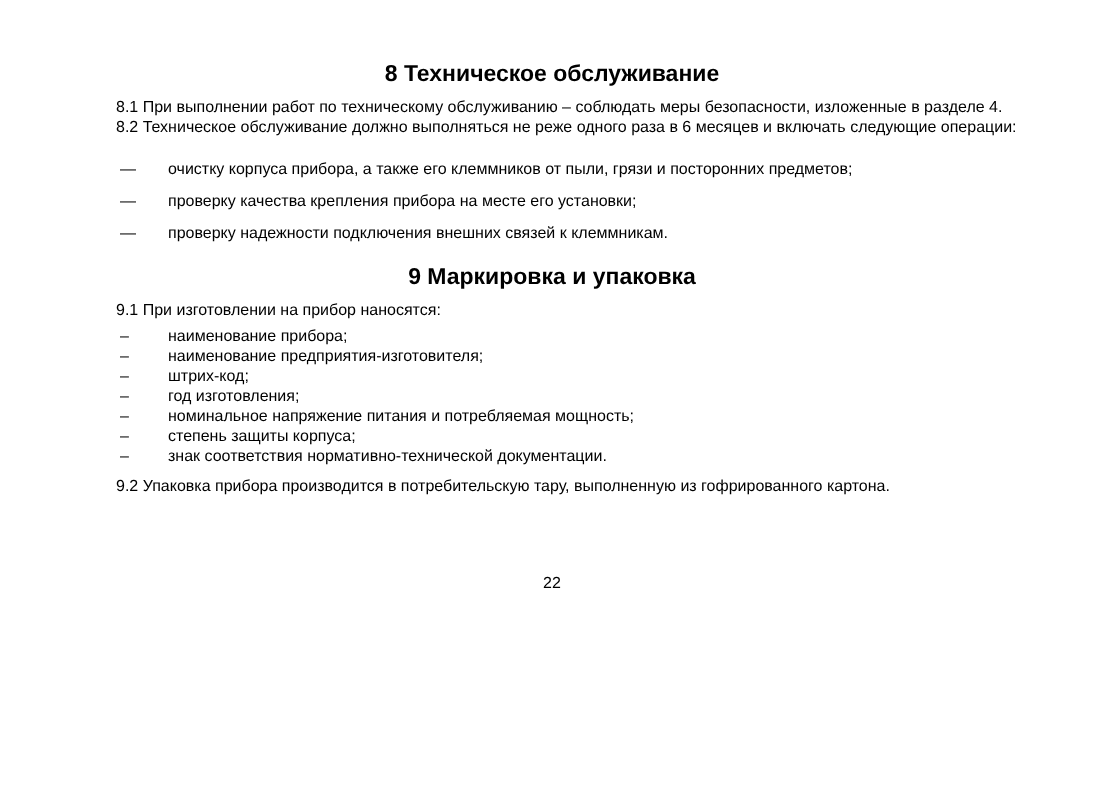8 Техническое обслуживание
8.1 При выполнении работ по техническому обслуживанию – соблюдать меры безопасности, изложенные в разделе 4.
8.2 Техническое обслуживание должно выполняться не реже одного раза в 6 месяцев и включать следующие операции:
— очистку корпуса прибора, а также его клеммников от пыли, грязи и посторонних предметов;
— проверку качества крепления прибора на месте его установки;
— проверку надежности подключения внешних связей к клеммникам.
9 Маркировка и упаковка
9.1 При изготовлении на прибор наносятся:
– наименование прибора;
– наименование предприятия-изготовителя;
– штрих-код;
– год изготовления;
– номинальное напряжение питания и потребляемая мощность;
– степень защиты корпуса;
– знак соответствия нормативно-технической документации.
9.2 Упаковка прибора производится в потребительскую тару, выполненную из гофрированного картона.
22